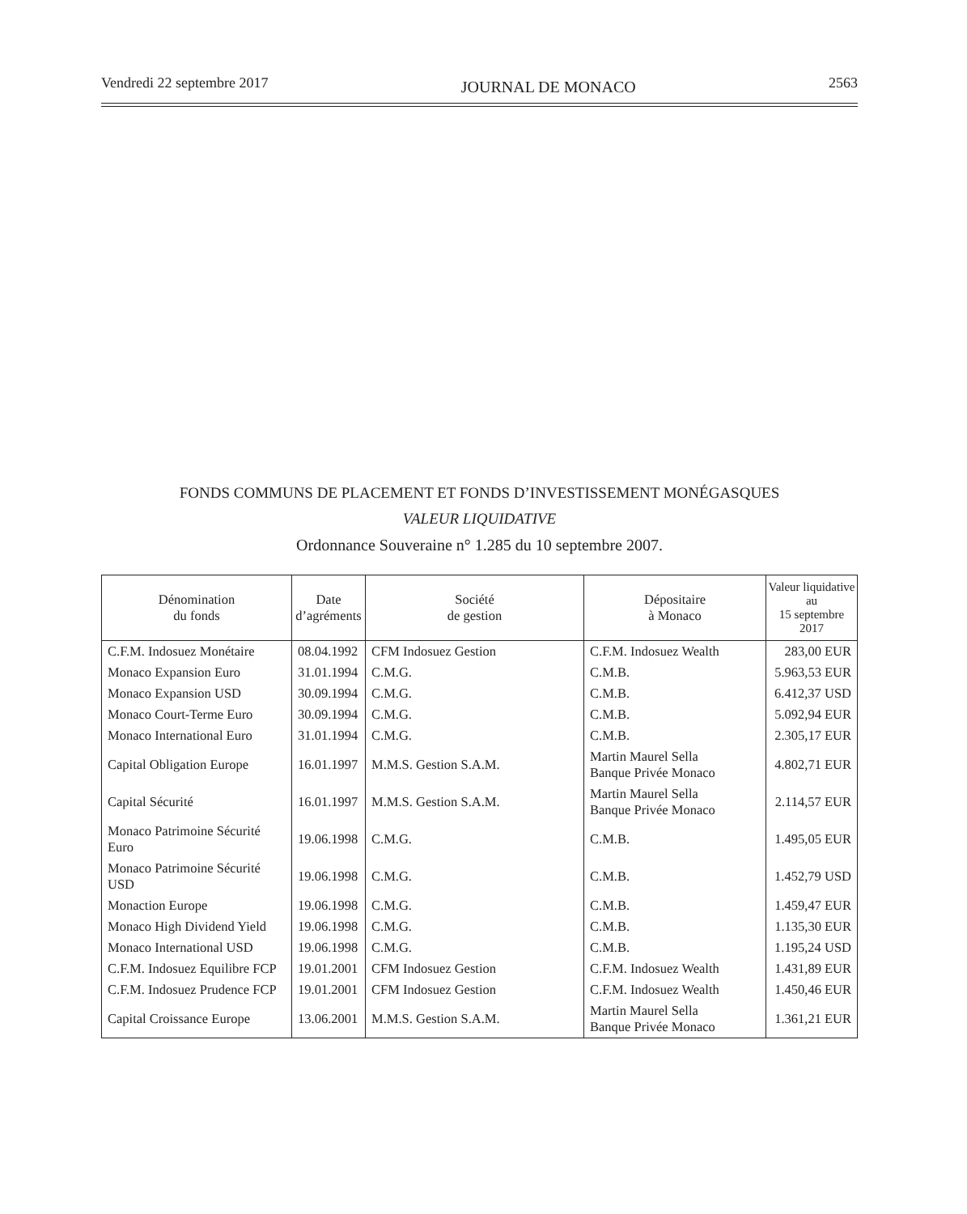Vendredi 22 septembre 2017 JOURNAL DE MONACO 2563
FONDS COMMUNS DE PLACEMENT ET FONDS D’INVESTISSEMENT MONÉGASQUES
VALEUR LIQUIDATIVE
Ordonnance Souveraine n° 1.285 du 10 septembre 2007.
| Dénomination du fonds | Date d’agréments | Société de gestion | Dépositaire à Monaco | Valeur liquidative au 15 septembre 2017 |
| --- | --- | --- | --- | --- |
| C.F.M. Indosuez Monétaire | 08.04.1992 | CFM Indosuez Gestion | C.F.M. Indosuez Wealth | 283,00 EUR |
| Monaco Expansion Euro | 31.01.1994 | C.M.G. | C.M.B. | 5.963,53 EUR |
| Monaco Expansion USD | 30.09.1994 | C.M.G. | C.M.B. | 6.412,37 USD |
| Monaco Court-Terme Euro | 30.09.1994 | C.M.G. | C.M.B. | 5.092,94 EUR |
| Monaco International Euro | 31.01.1994 | C.M.G. | C.M.B. | 2.305,17 EUR |
| Capital Obligation Europe | 16.01.1997 | M.M.S. Gestion S.A.M. | Martin Maurel Sella Banque Privée Monaco | 4.802,71 EUR |
| Capital Sécurité | 16.01.1997 | M.M.S. Gestion S.A.M. | Martin Maurel Sella Banque Privée Monaco | 2.114,57 EUR |
| Monaco Patrimoine Sécurité Euro | 19.06.1998 | C.M.G. | C.M.B. | 1.495,05 EUR |
| Monaco Patrimoine Sécurité USD | 19.06.1998 | C.M.G. | C.M.B. | 1.452,79 USD |
| Monaction Europe | 19.06.1998 | C.M.G. | C.M.B. | 1.459,47 EUR |
| Monaco High Dividend Yield | 19.06.1998 | C.M.G. | C.M.B. | 1.135,30 EUR |
| Monaco International USD | 19.06.1998 | C.M.G. | C.M.B. | 1.195,24 USD |
| C.F.M. Indosuez Equilibre FCP | 19.01.2001 | CFM Indosuez Gestion | C.F.M. Indosuez Wealth | 1.431,89 EUR |
| C.F.M. Indosuez Prudence FCP | 19.01.2001 | CFM Indosuez Gestion | C.F.M. Indosuez Wealth | 1.450,46 EUR |
| Capital Croissance Europe | 13.06.2001 | M.M.S. Gestion S.A.M. | Martin Maurel Sella Banque Privée Monaco | 1.361,21 EUR |